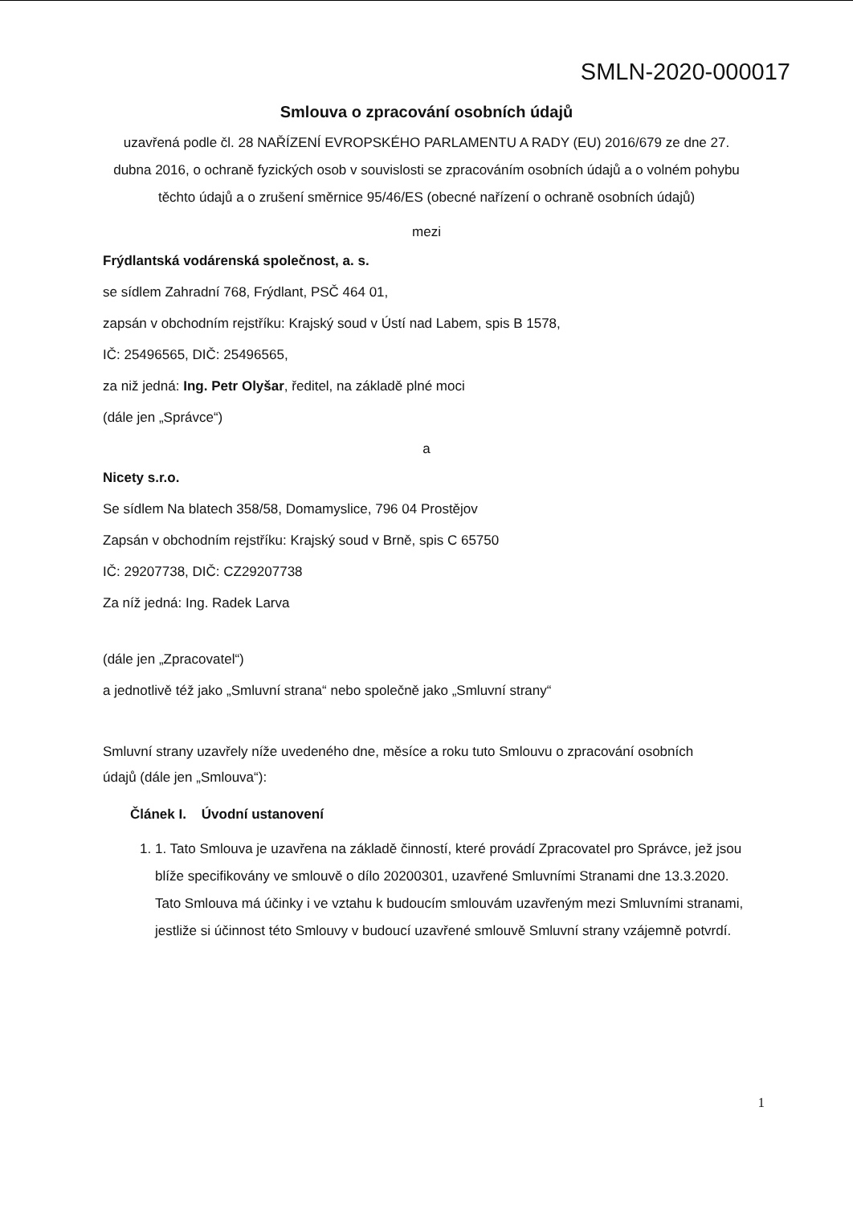SMLN-2020-000017
Smlouva o zpracování osobních údajů
uzavřená podle čl. 28 NAŘÍZENÍ EVROPSKÉHO PARLAMENTU A RADY (EU) 2016/679 ze dne 27. dubna 2016, o ochraně fyzických osob v souvislosti se zpracováním osobních údajů a o volném pohybu těchto údajů a o zrušení směrnice 95/46/ES (obecné nařízení o ochraně osobních údajů)
mezi
Frýdlantská vodárenská společnost, a. s.
se sídlem Zahradní 768, Frýdlant, PSČ 464 01,
zapsán v obchodním rejstříku: Krajský soud v Ústí nad Labem, spis B 1578,
IČ: 25496565, DIČ: 25496565,
za niž jedná: Ing. Petr Olyšar, ředitel, na základě plné moci
(dále jen „Správce“)
a
Nicety s.r.o.
Se sídlem Na blatech 358/58, Domamyslice, 796 04 Prostějov
Zapsán v obchodním rejstříku: Krajský soud v Brně, spis C 65750
IČ: 29207738, DIČ: CZ29207738
Za níž jedná: Ing. Radek Larva
(dále jen „Zpracovatel“)
a jednotlivě též jako „Smluvní strana“ nebo společně jako „Smluvní strany“
Smluvní strany uzavřely níže uvedeného dne, měsíce a roku tuto Smlouvu o zpracování osobních údajů (dále jen „Smlouva“):
Článek I. Úvodní ustanovení
1. 1. Tato Smlouva je uzavřena na základě činností, které provádí Zpracovatel pro Správce, jež jsou blíže specifikovány ve smlouvě o dílo 20200301, uzavřené Smluvními Stranami dne 13.3.2020. Tato Smlouva má účinky i ve vztahu k budoucím smlouvám uzavřeným mezi Smluvními stranami, jestliže si účinnost této Smlouvy v budoucí uzavřené smlouvě Smluvní strany vzájemně potvrdí.
1